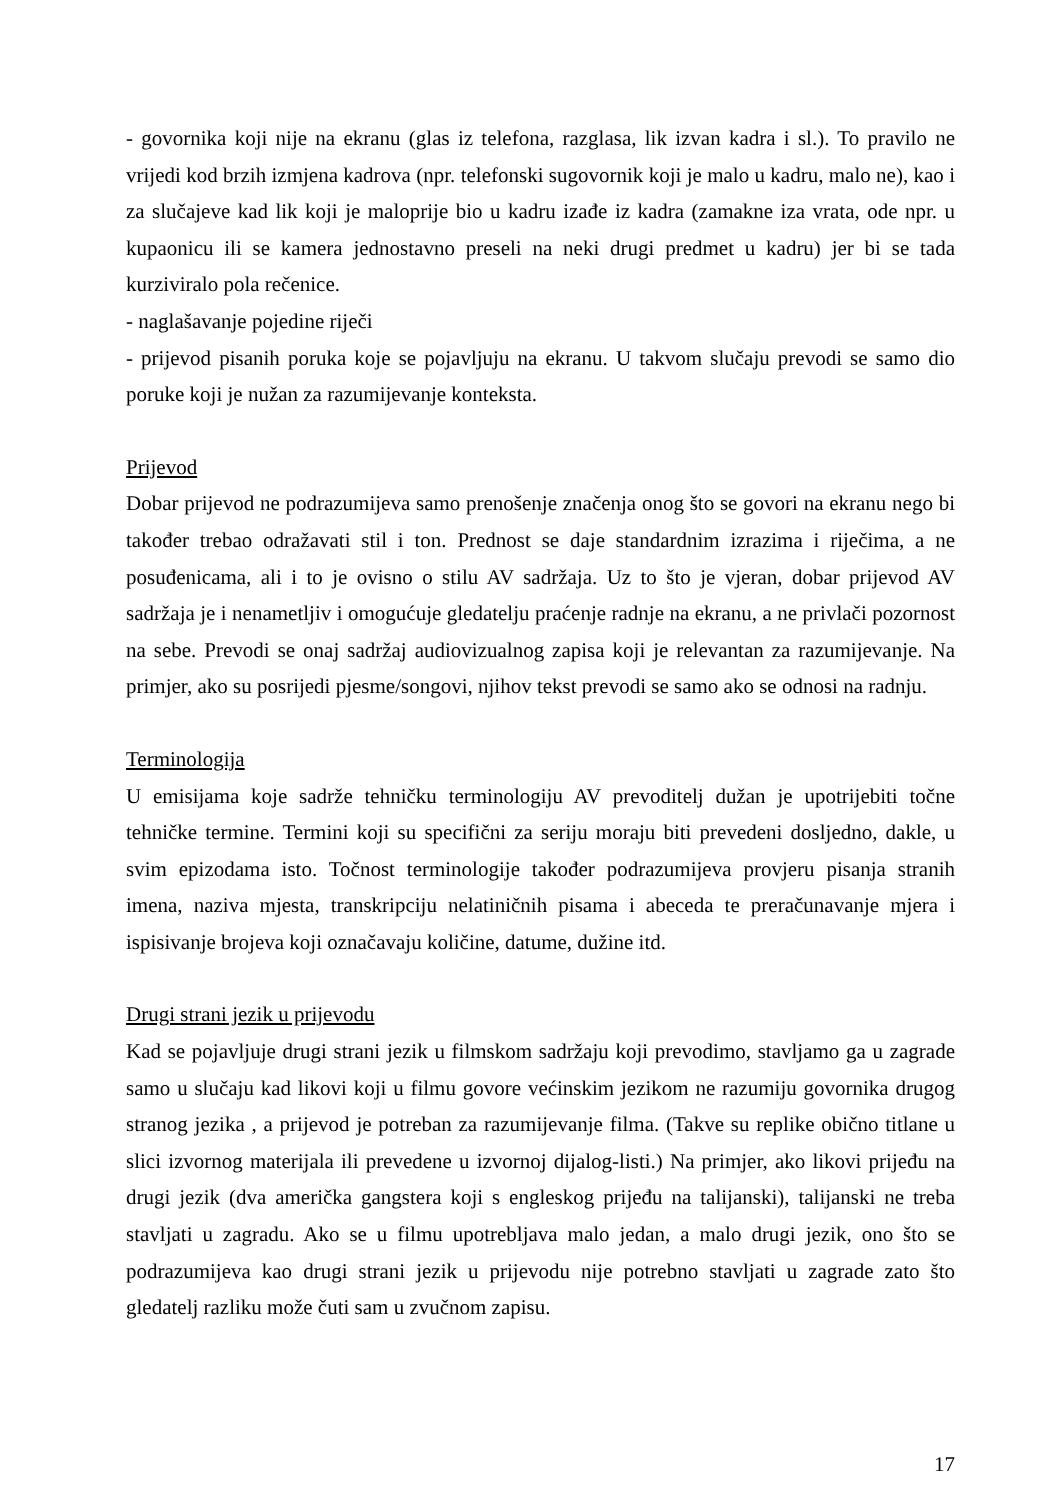- govornika koji nije na ekranu (glas iz telefona, razglasa, lik izvan kadra i sl.). To pravilo ne vrijedi kod brzih izmjena kadrova (npr. telefonski sugovornik koji je malo u kadru, malo ne), kao i za slučajeve kad lik koji je maloprije bio u kadru izađe iz kadra (zamakne iza vrata, ode npr. u kupaonicu ili se kamera jednostavno preseli na neki drugi predmet u kadru) jer bi se tada kurziviralo pola rečenice.
- naglašavanje pojedine riječi
- prijevod pisanih poruka koje se pojavljuju na ekranu. U takvom slučaju prevodi se samo dio poruke koji je nužan za razumijevanje konteksta.
Prijevod
Dobar prijevod ne podrazumijeva samo prenošenje značenja onog što se govori na ekranu nego bi također trebao odražavati stil i ton. Prednost se daje standardnim izrazima i riječima, a ne posuđenicama, ali i to je ovisno o stilu AV sadržaja. Uz to što je vjeran, dobar prijevod AV sadržaja je i nenametljiv i omogućuje gledatelju praćenje radnje na ekranu, a ne privlači pozornost na sebe. Prevodi se onaj sadržaj audiovizualnog zapisa koji je relevantan za razumijevanje. Na primjer, ako su posrijedi pjesme/songovi, njihov tekst prevodi se samo ako se odnosi na radnju.
Terminologija
U emisijama koje sadrže tehničku terminologiju AV prevoditelj dužan je upotrijebiti točne tehničke termine. Termini koji su specifični za seriju moraju biti prevedeni dosljedno, dakle, u svim epizodama isto. Točnost terminologije također podrazumijeva provjeru pisanja stranih imena, naziva mjesta, transkripciju nelatiničnih pisama i abeceda te preračunavanje mjera i ispisivanje brojeva koji označavaju količine, datume, dužine itd.
Drugi strani jezik u prijevodu
Kad se pojavljuje drugi strani jezik u filmskom sadržaju koji prevodimo, stavljamo ga u zagrade samo u slučaju kad likovi koji u filmu govore većinskim jezikom ne razumiju govornika drugog stranog jezika , a prijevod je potreban za razumijevanje filma. (Takve su replike obično titlane u slici izvornog materijala ili prevedene u izvornoj dijalog-listi.) Na primjer, ako likovi prijeđu na drugi jezik (dva američka gangstera koji s engleskog prijeđu na talijanski), talijanski ne treba stavljati u zagradu. Ako se u filmu upotrebljava malo jedan, a malo drugi jezik, ono što se podrazumijeva kao drugi strani jezik u prijevodu nije potrebno stavljati u zagrade zato što gledatelj razliku može čuti sam u zvučnom zapisu.
17